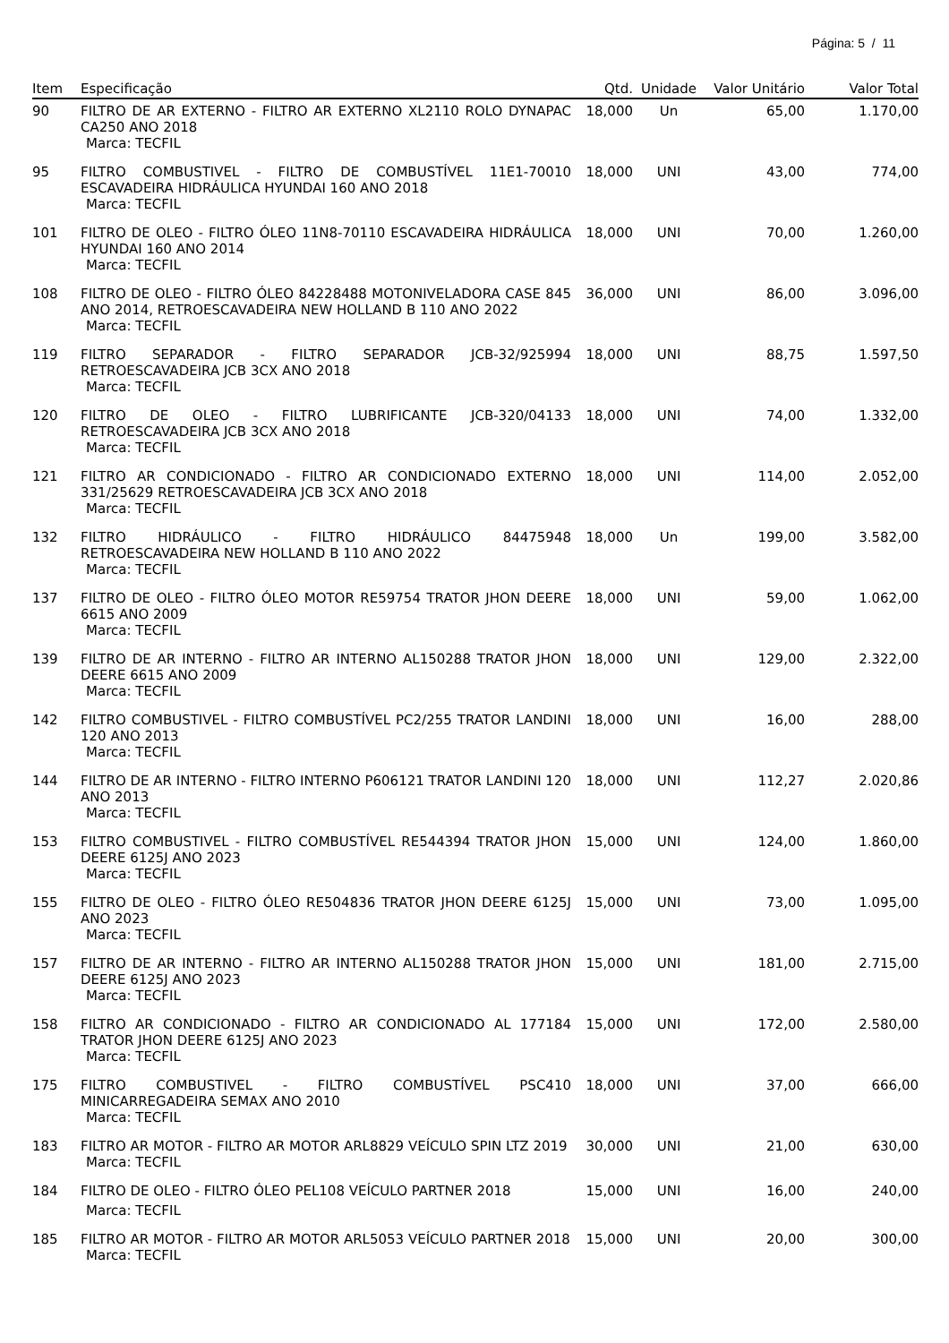Página: 5 / 11
| Item | Especificação | Qtd. | Unidade | Valor Unitário | Valor Total |
| --- | --- | --- | --- | --- | --- |
| 90 | FILTRO DE AR EXTERNO - FILTRO AR EXTERNO XL2110 ROLO DYNAPAC CA250 ANO 2018 Marca: TECFIL | 18,000 | Un | 65,00 | 1.170,00 |
| 95 | FILTRO COMBUSTIVEL - FILTRO DE COMBUSTÍVEL 11E1-70010 ESCAVADEIRA HIDRÁULICA HYUNDAI 160 ANO 2018 Marca: TECFIL | 18,000 | UNI | 43,00 | 774,00 |
| 101 | FILTRO DE OLEO - FILTRO ÓLEO 11N8-70110 ESCAVADEIRA HIDRÁULICA HYUNDAI 160 ANO 2014 Marca: TECFIL | 18,000 | UNI | 70,00 | 1.260,00 |
| 108 | FILTRO DE OLEO - FILTRO ÓLEO 84228488 MOTONIVELADORA CASE 845 ANO 2014, RETROESCAVADEIRA NEW HOLLAND B 110 ANO 2022 Marca: TECFIL | 36,000 | UNI | 86,00 | 3.096,00 |
| 119 | FILTRO SEPARADOR - FILTRO SEPARADOR JCB-32/925994 RETROESCAVADEIRA JCB 3CX ANO 2018 Marca: TECFIL | 18,000 | UNI | 88,75 | 1.597,50 |
| 120 | FILTRO DE OLEO - FILTRO LUBRIFICANTE JCB-320/04133 RETROESCAVADEIRA JCB 3CX ANO 2018 Marca: TECFIL | 18,000 | UNI | 74,00 | 1.332,00 |
| 121 | FILTRO AR CONDICIONADO - FILTRO AR CONDICIONADO EXTERNO 331/25629 RETROESCAVADEIRA JCB 3CX ANO 2018 Marca: TECFIL | 18,000 | UNI | 114,00 | 2.052,00 |
| 132 | FILTRO HIDRÁULICO - FILTRO HIDRÁULICO 84475948 RETROESCAVADEIRA NEW HOLLAND B 110 ANO 2022 Marca: TECFIL | 18,000 | Un | 199,00 | 3.582,00 |
| 137 | FILTRO DE OLEO - FILTRO ÓLEO MOTOR RE59754 TRATOR JHON DEERE 6615 ANO 2009 Marca: TECFIL | 18,000 | UNI | 59,00 | 1.062,00 |
| 139 | FILTRO DE AR INTERNO - FILTRO AR INTERNO AL150288 TRATOR JHON DEERE 6615 ANO 2009 Marca: TECFIL | 18,000 | UNI | 129,00 | 2.322,00 |
| 142 | FILTRO COMBUSTIVEL - FILTRO COMBUSTÍVEL PC2/255 TRATOR LANDINI 120 ANO 2013 Marca: TECFIL | 18,000 | UNI | 16,00 | 288,00 |
| 144 | FILTRO DE AR INTERNO - FILTRO INTERNO P606121 TRATOR LANDINI 120 ANO 2013 Marca: TECFIL | 18,000 | UNI | 112,27 | 2.020,86 |
| 153 | FILTRO COMBUSTIVEL - FILTRO COMBUSTÍVEL RE544394 TRATOR JHON DEERE 6125J ANO 2023 Marca: TECFIL | 15,000 | UNI | 124,00 | 1.860,00 |
| 155 | FILTRO DE OLEO - FILTRO ÓLEO RE504836 TRATOR JHON DEERE 6125J ANO 2023 Marca: TECFIL | 15,000 | UNI | 73,00 | 1.095,00 |
| 157 | FILTRO DE AR INTERNO - FILTRO AR INTERNO AL150288 TRATOR JHON DEERE 6125J ANO 2023 Marca: TECFIL | 15,000 | UNI | 181,00 | 2.715,00 |
| 158 | FILTRO AR CONDICIONADO - FILTRO AR CONDICIONADO AL 177184 TRATOR JHON DEERE 6125J ANO 2023 Marca: TECFIL | 15,000 | UNI | 172,00 | 2.580,00 |
| 175 | FILTRO COMBUSTIVEL - FILTRO COMBUSTÍVEL PSC410 MINICARREGADEIRA SEMAX ANO 2010 Marca: TECFIL | 18,000 | UNI | 37,00 | 666,00 |
| 183 | FILTRO AR MOTOR - FILTRO AR MOTOR ARL8829 VEÍCULO SPIN LTZ 2019 Marca: TECFIL | 30,000 | UNI | 21,00 | 630,00 |
| 184 | FILTRO DE OLEO - FILTRO ÓLEO PEL108 VEÍCULO PARTNER 2018 Marca: TECFIL | 15,000 | UNI | 16,00 | 240,00 |
| 185 | FILTRO AR MOTOR - FILTRO AR MOTOR ARL5053 VEÍCULO PARTNER 2018 Marca: TECFIL | 15,000 | UNI | 20,00 | 300,00 |